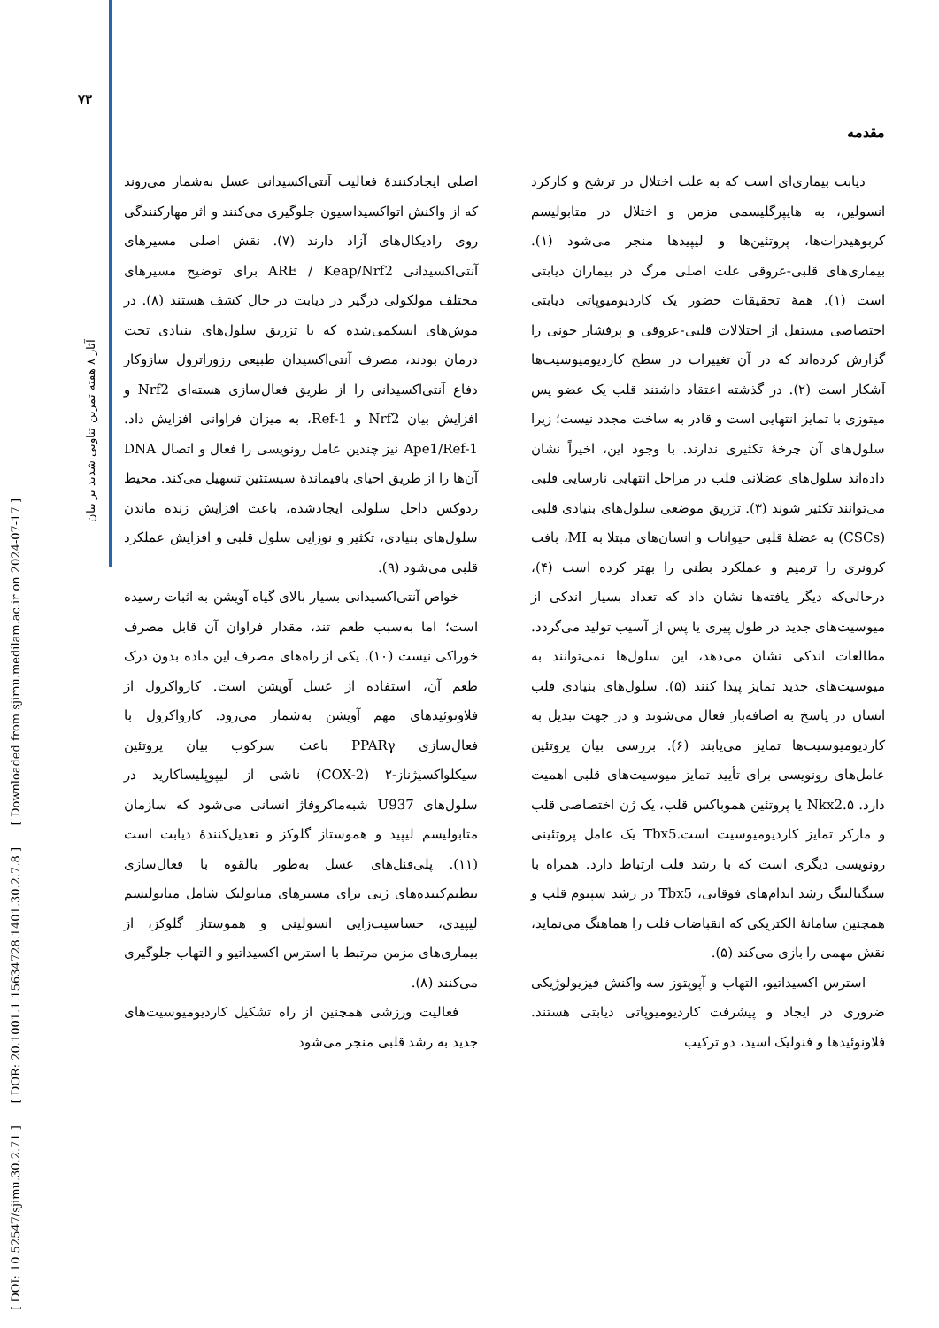۷۳
[ DOI: 10.52547/sjimu.30.2.71 ] [ DOR: 20.1001.1.15634728.1401.30.2.7.8 ] [ Downloaded from sjimu.medilam.ac.ir on 2024-07-17 ]
آثار ۸ هفته تمرین تناوبی شدید بر بیان
مقدمه
دیابت بیماری‌ای است که به علت اختلال در ترشح و کارکرد انسولین، به هایپرگلیسمی مزمن و اختلال در متابولیسم کربوهیدرات‌ها، پروتئین‌ها و لیپیدها منجر می‌شود (۱). بیماری‌های قلبی-عروقی علت اصلی مرگ در بیماران دیابتی است (۱). همهٔ تحقیقات حضور یک کاردیومیوپاتی دیابتی اختصاصی مستقل از اختلالات قلبی-عروقی و پرفشار خونی را گزارش کرده‌اند که در آن تغییرات در سطح کاردیومیوسیت‌ها آشکار است (۲). در گذشته اعتقاد داشتند قلب یک عضو پس میتوزی با تمایز انتهایی است و قادر به ساخت مجدد نیست؛ زیرا سلول‌های آن چرخهٔ تکثیری ندارند. با وجود این، اخیراً نشان داده‌اند سلول‌های عضلانی قلب در مراحل انتهایی نارسایی قلبی می‌توانند تکثیر شوند (۳). تزریق موضعی سلول‌های بنیادی قلبی (CSCs) به عضلهٔ قلبی حیوانات و انسان‌های مبتلا به MI، بافت کرونری را ترمیم و عملکرد بطنی را بهتر کرده است (۴)، درحالی‌که دیگر یافته‌ها نشان داد که تعداد بسیار اندکی از میوسیت‌های جدید در طول پیری یا پس از آسیب تولید می‌گردد. مطالعات اندکی نشان می‌دهد، این سلول‌ها نمی‌توانند به میوسیت‌های جدید تمایز پیدا کنند (۵). سلول‌های بنیادی قلب انسان در پاسخ به اضافه‌بار فعال می‌شوند و در جهت تبدیل به کاردیومیوسیت‌ها تمایز می‌یابند (۶). بررسی بیان پروتئین عامل‌های رونویسی برای تأیید تمایز میوسیت‌های قلبی اهمیت دارد. Nkx2.۵ یا پروتئین هموباکس قلب، یک ژن اختصاصی قلب و مارکر تمایز کاردیومیوسیت است.Tbx5 یک عامل پروتئینی رونویسی دیگری است که با رشد قلب ارتباط دارد. همراه با سیگنالینگ رشد اندام‌های فوقانی، Tbx5 در رشد سپتوم قلب و همچنین سامانهٔ الکتریکی که انقباضات قلب را هماهنگ می‌نماید، نقش مهمی را بازی می‌کند (۵).
استرس اکسیداتیو، التهاب و آپوپتوز سه واکنش فیزیولوژیکی ضروری در ایجاد و پیشرفت کاردیومیوپاتی دیابتی هستند. فلاونوئیدها و فنولیک اسید، دو ترکیب
اصلی ایجادکنندهٔ فعالیت آنتی‌اکسیدانی عسل به‌شمار می‌روند که از واکنش اتواکسیداسیون جلوگیری می‌کنند و اثر مهارکنندگی روی رادیکال‌های آزاد دارند (۷). نقش اصلی مسیرهای آنتی‌اکسیدانی ARE / Keap/Nrf2 برای توضیح مسیرهای مختلف مولکولی درگیر در دیابت در حال کشف هستند (۸). در موش‌های ایسکمی‌شده که با تزریق سلول‌های بنیادی تحت درمان بودند، مصرف آنتی‌اکسیدان طبیعی رزوراترول سازوکار دفاع آنتی‌اکسیدانی را از طریق فعال‌سازی هسته‌ای Nrf2 و افزایش بیان Nrf2 و Ref-1، به میزان فراوانی افزایش داد. Ape1/Ref-1 نیز چندین عامل رونویسی را فعال و اتصال DNA آن‌ها را از طریق احیای باقیماندهٔ سیستئین تسهیل می‌کند. محیط ردوکس داخل سلولی ایجادشده، باعث افزایش زنده ماندن سلول‌های بنیادی، تکثیر و نوزایی سلول قلبی و افزایش عملکرد قلبی می‌شود (۹).
خواص آنتی‌اکسیدانی بسیار بالای گیاه آویشن به اثبات رسیده است؛ اما به‌سبب طعم تند، مقدار فراوان آن قابل مصرف خوراکی نیست (۱۰). یکی از راه‌های مصرف این ماده بدون درک طعم آن، استفاده از عسل آویشن است. کارواکرول از فلاونوئیدهای مهم آویشن به‌شمار می‌رود. کارواکرول با فعال‌سازی PPARγ باعث سرکوب بیان پروتئین سیکلواکسیژناز-۲ (COX-2) ناشی از لیپوپلیساکارید در سلول‌های U937 شبه‌ماکروفاژ انسانی می‌شود که سازمان متابولیسم لیپید و هموستاز گلوکز و تعدیل‌کنندهٔ دیابت است (۱۱). پلی‌فنل‌های عسل به‌طور بالقوه با فعال‌سازی تنظیم‌کننده‌های ژنی برای مسیرهای متابولیک شامل متابولیسم لیپیدی، حساسیت‌زایی انسولینی و هموستاز گلوکز، از بیماری‌های مزمن مرتبط با استرس اکسیداتیو و التهاب جلوگیری می‌کنند (۸).
فعالیت ورزشی همچنین از راه تشکیل کاردیومیوسیت‌های جدید به رشد قلبی منجر می‌شود